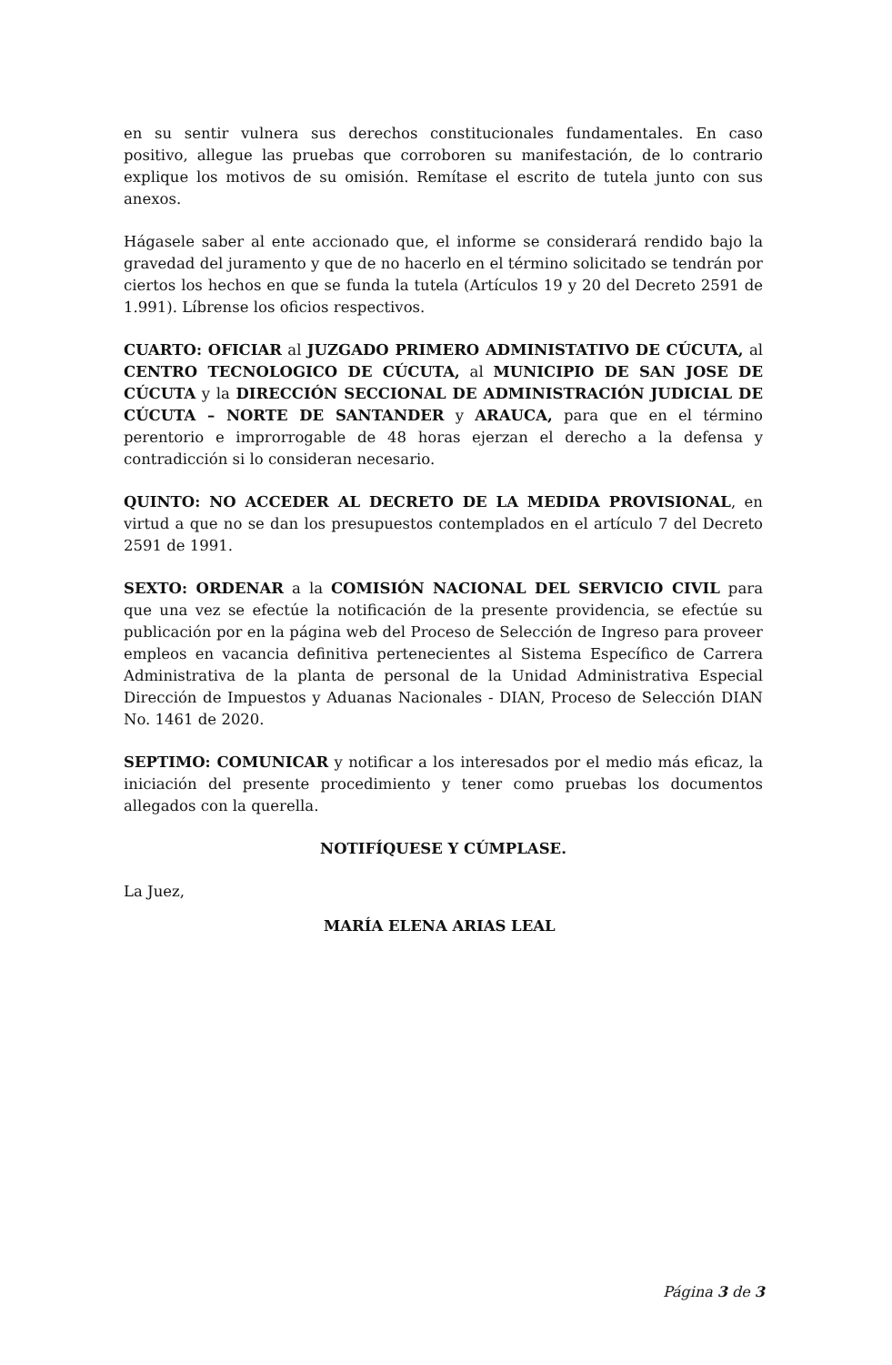en su sentir vulnera sus derechos constitucionales fundamentales. En caso positivo, allegue las pruebas que corroboren su manifestación, de lo contrario explique los motivos de su omisión. Remítase el escrito de tutela junto con sus anexos.
Hágasele saber al ente accionado que, el informe se considerará rendido bajo la gravedad del juramento y que de no hacerlo en el término solicitado se tendrán por ciertos los hechos en que se funda la tutela (Artículos 19 y 20 del Decreto 2591 de 1.991). Líbrense los oficios respectivos.
CUARTO: OFICIAR al JUZGADO PRIMERO ADMINISTATIVO DE CÚCUTA, al CENTRO TECNOLOGICO DE CÚCUTA, al MUNICIPIO DE SAN JOSE DE CÚCUTA y la DIRECCIÓN SECCIONAL DE ADMINISTRACIÓN JUDICIAL DE CÚCUTA – NORTE DE SANTANDER y ARAUCA, para que en el término perentorio e improrrogable de 48 horas ejerzan el derecho a la defensa y contradicción si lo consideran necesario.
QUINTO: NO ACCEDER AL DECRETO DE LA MEDIDA PROVISIONAL, en virtud a que no se dan los presupuestos contemplados en el artículo 7 del Decreto 2591 de 1991.
SEXTO: ORDENAR a la COMISIÓN NACIONAL DEL SERVICIO CIVIL para que una vez se efectúe la notificación de la presente providencia, se efectúe su publicación por en la página web del Proceso de Selección de Ingreso para proveer empleos en vacancia definitiva pertenecientes al Sistema Específico de Carrera Administrativa de la planta de personal de la Unidad Administrativa Especial Dirección de Impuestos y Aduanas Nacionales - DIAN, Proceso de Selección DIAN No. 1461 de 2020.
SEPTIMO: COMUNICAR y notificar a los interesados por el medio más eficaz, la iniciación del presente procedimiento y tener como pruebas los documentos allegados con la querella.
NOTIFÍQUESE Y CÚMPLASE.
La Juez,
MARÍA ELENA ARIAS LEAL
Página 3 de 3